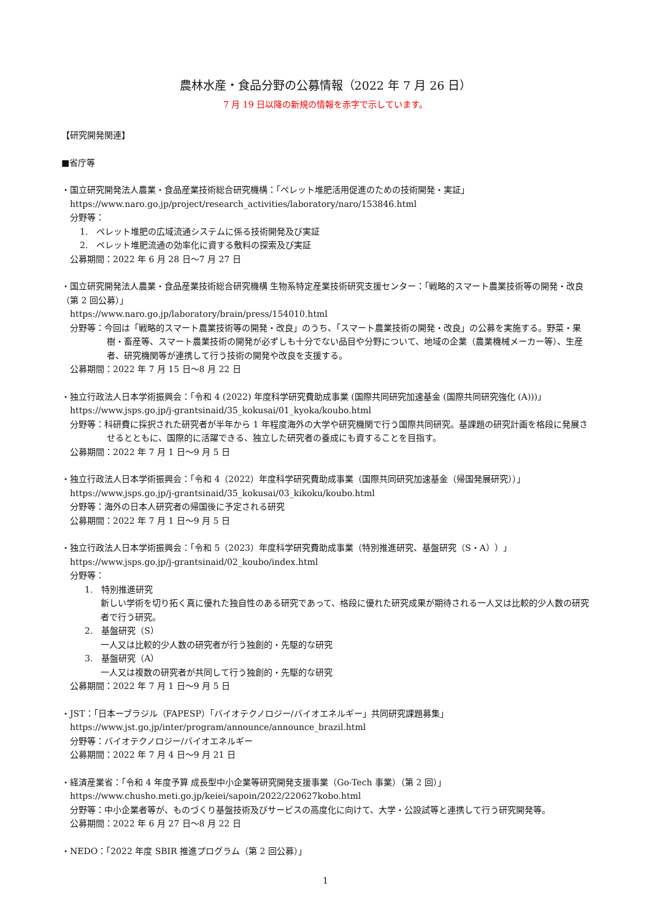農林水産・食品分野の公募情報（2022 年 7 月 26 日）
7 月 19 日以降の新規の情報を赤字で示しています。
【研究開発関連】
■省庁等
・国立研究開発法人農業・食品産業技術総合研究機構：「ペレット堆肥活用促進のための技術開発・実証」
https://www.naro.go.jp/project/research_activities/laboratory/naro/153846.html
分野等：
1.　ペレット堆肥の広域流通システムに係る技術開発及び実証
2.　ペレット堆肥流通の効率化に資する敷料の探索及び実証
公募期間：2022 年 6 月 28 日～7 月 27 日
・国立研究開発法人農業・食品産業技術総合研究機構 生物系特定産業技術研究支援センター：「戦略的スマート農業技術等の開発・改良（第 2 回公募）」
https://www.naro.go.jp/laboratory/brain/press/154010.html
分野等：今回は「戦略的スマート農業技術等の開発・改良」のうち、「スマート農業技術の開発・改良」の公募を実施する。野菜・果樹・畜産等、スマート農業技術の開発が必ずしも十分でない品目や分野について、地域の企業（農業機械メーカー等）、生産者、研究機関等が連携して行う技術の開発や改良を支援する。
公募期間：2022 年 7 月 15 日～8 月 22 日
・独立行政法人日本学術振興会：「令和 4 (2022) 年度科学研究費助成事業 (国際共同研究加速基金 (国際共同研究強化 (A)))」
https://www.jsps.go.jp/j-grantsinaid/35_kokusai/01_kyoka/koubo.html
分野等：科研費に採択された研究者が半年から 1 年程度海外の大学や研究機関で行う国際共同研究。基課題の研究計画を格段に発展させるとともに、国際的に活躍できる、独立した研究者の養成にも資することを目指す。
公募期間：2022 年 7 月 1 日～9 月 5 日
・独立行政法人日本学術振興会：「令和 4（2022）年度科学研究費助成事業（国際共同研究加速基金（帰国発展研究））」
https://www.jsps.go.jp/j-grantsinaid/35_kokusai/03_kikoku/koubo.html
分野等：海外の日本人研究者の帰国後に予定される研究
公募期間：2022 年 7 月 1 日～9 月 5 日
・独立行政法人日本学術振興会：「令和 5（2023）年度科学研究費助成事業（特別推進研究、基盤研究（S・A））」
https://www.jsps.go.jp/j-grantsinaid/02_koubo/index.html
分野等：
1.　特別推進研究
新しい学術を切り拓く真に優れた独自性のある研究であって、格段に優れた研究成果が期待される一人又は比較的少人数の研究者で行う研究。
2.　基盤研究（S）
一人又は比較的少人数の研究者が行う独創的・先駆的な研究
3.　基盤研究（A）
一人又は複数の研究者が共同して行う独創的・先駆的な研究
公募期間：2022 年 7 月 1 日～9 月 5 日
・JST：「日本ーブラジル（FAPESP）「バイオテクノロジー/バイオエネルギー」共同研究課題募集」
https://www.jst.go.jp/inter/program/announce/announce_brazil.html
分野等：バイオテクノロジー/バイオエネルギー
公募期間：2022 年 7 月 4 日～9 月 21 日
・経済産業省：「令和 4 年度予算 成長型中小企業等研究開発支援事業（Go-Tech 事業）（第 2 回）」
https://www.chusho.meti.go.jp/keiei/sapoin/2022/220627kobo.html
分野等：中小企業者等が、ものづくり基盤技術及びサービスの高度化に向けて、大学・公設試等と連携して行う研究開発等。
公募期間：2022 年 6 月 27 日～8 月 22 日
・NEDO：「2022 年度 SBIR 推進プログラム（第 2 回公募）」
1